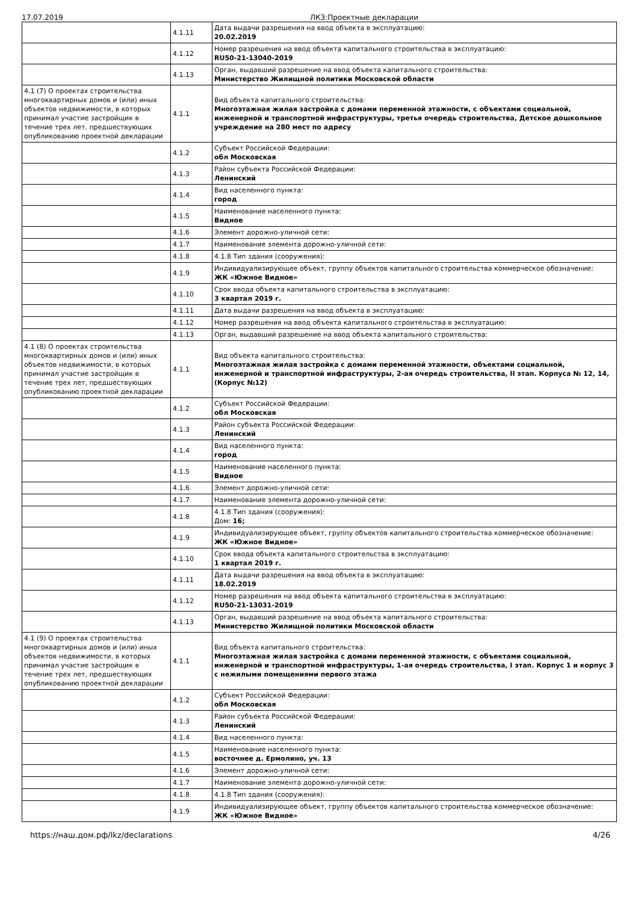17.07.2019 ЛКЗ:Проектные декларации
| | 4.1.11 | Дата выдачи разрешения на ввод объекта в эксплуатацию: 20.02.2019 |
| | 4.1.12 | Номер разрешения на ввод объекта капитального строительства в эксплуатацию: RU50-21-13040-2019 |
| | 4.1.13 | Орган, выдавший разрешение на ввод объекта капитального строительства: Министерство Жилищной политики Московской области |
| 4.1 (7) О проектах строительства многоквартирных домов и (или) иных объектов недвижимости, в которых принимал участие застройщик в течение трех лет, предшествующих опубликованию проектной декларации | 4.1.1 | Вид объекта капитального строительства: Многоэтажная жилая застройка с домами переменной этажности, с объектами социальной, инженерной и транспортной инфраструктуры, третья очередь строительства, Детское дошкольное учреждение на 280 мест по адресу |
| | 4.1.2 | Субъект Российской Федерации: обл Московская |
| | 4.1.3 | Район субъекта Российской Федерации: Ленинский |
| | 4.1.4 | Вид населенного пункта: город |
| | 4.1.5 | Наименование населенного пункта: Видное |
| | 4.1.6 | Элемент дорожно-уличной сети: |
| | 4.1.7 | Наименование элемента дорожно-уличной сети: |
| | 4.1.8 | 4.1.8 Тип здания (сооружения): |
| | 4.1.9 | Индивидуализирующее объект, группу объектов капитального строительства коммерческое обозначение: ЖК «Южное Видное» |
| | 4.1.10 | Срок ввода объекта капитального строительства в эксплуатацию: 3 квартал 2019 г. |
| | 4.1.11 | Дата выдачи разрешения на ввод объекта в эксплуатацию: |
| | 4.1.12 | Номер разрешения на ввод объекта капитального строительства в эксплуатацию: |
| | 4.1.13 | Орган, выдавший разрешение на ввод объекта капитального строительства: |
| 4.1 (8) О проектах строительства многоквартирных домов и (или) иных объектов недвижимости, в которых принимал участие застройщик в течение трех лет, предшествующих опубликованию проектной декларации | 4.1.1 | Вид объекта капитального строительства: Многоэтажная жилая застройка с домами переменной этажности, объектами социальной, инженерной и транспортной инфраструктуры, 2-ая очередь строительства, II этап. Корпуса № 12, 14, (Корпус №12) |
| | 4.1.2 | Субъект Российской Федерации: обл Московская |
| | 4.1.3 | Район субъекта Российской Федерации: Ленинский |
| | 4.1.4 | Вид населенного пункта: город |
| | 4.1.5 | Наименование населенного пункта: Видное |
| | 4.1.6 | Элемент дорожно-уличной сети: |
| | 4.1.7 | Наименование элемента дорожно-уличной сети: |
| | 4.1.8 | 4.1.8 Тип здания (сооружения): Дом: 16; |
| | 4.1.9 | Индивидуализирующее объект, группу объектов капитального строительства коммерческое обозначение: ЖК «Южное Видное» |
| | 4.1.10 | Срок ввода объекта капитального строительства в эксплуатацию: 1 квартал 2019 г. |
| | 4.1.11 | Дата выдачи разрешения на ввод объекта в эксплуатацию: 18.02.2019 |
| | 4.1.12 | Номер разрешения на ввод объекта капитального строительства в эксплуатацию: RU50-21-13031-2019 |
| | 4.1.13 | Орган, выдавший разрешение на ввод объекта капитального строительства: Министерство Жилищной политики Московской области |
| 4.1 (9) О проектах строительства многоквартирных домов и (или) иных объектов недвижимости, в которых принимал участие застройщик в течение трех лет, предшествующих опубликованию проектной декларации | 4.1.1 | Вид объекта капитального строительства: Многоэтажная жилая застройка с домами переменной этажности, с объектами социальной, инженерной и транспортной инфраструктуры, 1-ая очередь строительства, I этап. Корпус 1 и корпус 3 с нежилыми помещениями первого этажа |
| | 4.1.2 | Субъект Российской Федерации: обл Московская |
| | 4.1.3 | Район субъекта Российской Федерации: Ленинский |
| | 4.1.4 | Вид населенного пункта: |
| | 4.1.5 | Наименование населенного пункта: восточнее д. Ермолино, уч. 13 |
| | 4.1.6 | Элемент дорожно-уличной сети: |
| | 4.1.7 | Наименование элемента дорожно-уличной сети: |
| | 4.1.8 | 4.1.8 Тип здания (сооружения): |
| | 4.1.9 | Индивидуализирующее объект, группу объектов капитального строительства коммерческое обозначение: ЖК «Южное Видное» |
https://наш.дом.рф/lkz/declarations 4/26